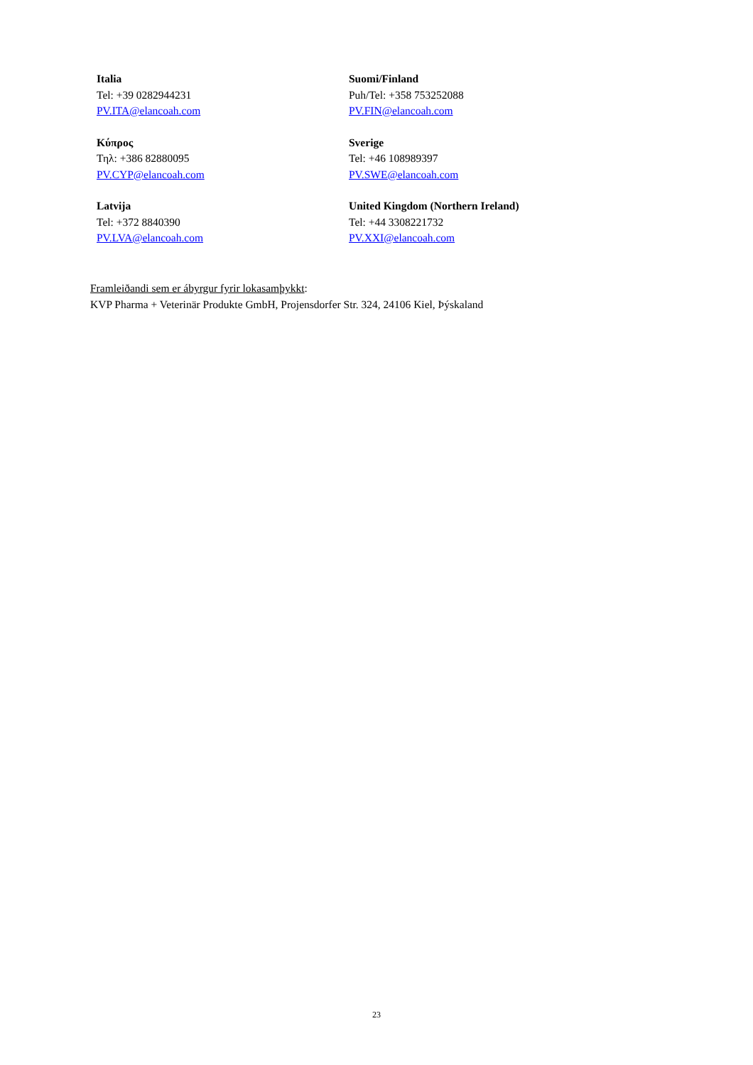Italia
Tel: +39 0282944231
PV.ITA@elancoah.com
Suomi/Finland
Puh/Tel: +358 753252088
PV.FIN@elancoah.com
Κύπρος
Τηλ: +386 82880095
PV.CYP@elancoah.com
Sverige
Tel: +46 108989397
PV.SWE@elancoah.com
Latvija
Tel: +372 8840390
PV.LVA@elancoah.com
United Kingdom (Northern Ireland)
Tel: +44 3308221732
PV.XXI@elancoah.com
Framleiðandi sem er ábyrgur fyrir lokasamþykkt:
KVP Pharma + Veterinär Produkte GmbH, Projensdorfer Str. 324, 24106 Kiel, Þýskaland
23